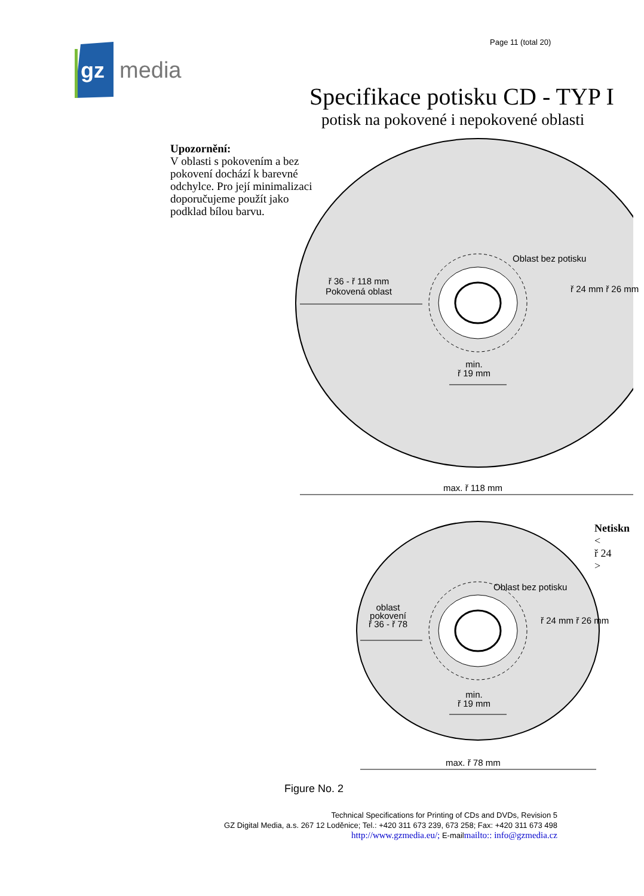gz
media
Page 11 (total 20)
Specifikace potisku CD - TYP I
potisk na pokovené i nepokovené oblasti
Upozornění:
V oblasti s pokovením a bez
pokovení dochází k barevné
odchylce. Pro její minimalizaci
doporučujeme použít jako
podklad bílou barvu.
ř 36 - ř 118 mm
Pokovená oblast
Oblast bez potisku
ř 24 mm ř 26 mm
min.
ř 19 mm
max. ř 118 mm
Netiskn
<
ř 24
>
Oblast bez potisku
oblast
pokovení
ř 36 - ř 78
ř 24 mm ř 26 mm
min.
ř 19 mm
max. ř 78 mm
Figure No. 2
Technical Specifications for Printing of CDs and DVDs, Revision 5
GZ Digital Media, a.s. 267 12 Loděnice; Tel.: +420 311 673 239, 673 258; Fax: +420 311 673 498
http://www.gzmedia.eu/; E-mailmailto:: info@gzmedia.cz